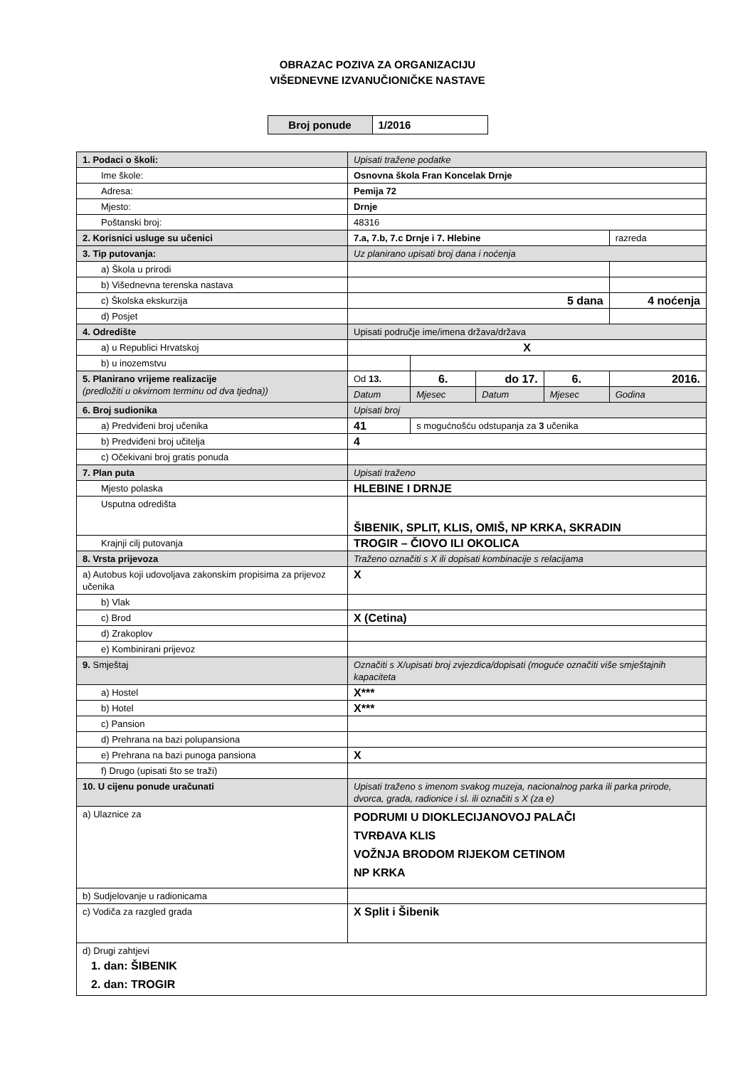OBRAZAC POZIVA ZA ORGANIZACIJU
VIŠEDNEVNE IZVANUČIONIČKE NASTAVE
| Broj ponude | 1/2016 |
| 1. Podaci o školi: | Upisati tražene podatke | | | | |
| Ime škole: | Osnovna škola Fran Koncelak Drnje | | | | |
| Adresa: | Pemija 72 | | | | |
| Mjesto: | Drnje | | | | |
| Poštanski broj: | 48316 | | | | |
| 2. Korisnici usluge su učenici | 7.a, 7.b, 7.c Drnje i 7. Hlebine | | | | razreda |
| 3. Tip putovanja: | Uz planirano upisati broj dana i noćenja | | | | |
| a) Škola u prirodi | | | | | |
| b) Višednevna terenska nastava | | | | | |
| c) Školska ekskurzija | 5 dana | | | | 4 noćenja |
| d) Posjet | | | | | |
| 4. Odredište | Upisati područje ime/imena država/država | | | | |
| a) u Republici Hrvatskoj | X | | | | |
| b) u inozemstvu | | | | | |
| 5. Planirano vrijeme realizacije (predložiti u okvirnom terminu od dva tjedna)) | Od 13. | 6. | do 17. | 6. | 2016. |
| | Datum | Mjesec | Datum | Mjesec | Godina |
| 6. Broj sudionika | Upisati broj | | | | |
| a) Predviđeni broj učenika | 41 | s mogućnošću odstupanja za 3 učenika | | | |
| b) Predviđeni broj učitelja | 4 | | | | |
| c) Očekivani broj gratis ponuda | | | | | |
| 7. Plan puta | Upisati traženo | | | | |
| Mjesto polaska | HLEBINE I DRNJE | | | | |
| Usputna odredišta | ŠIBENIK, SPLIT, KLIS, OMIŠ, NP KRKA, SKRADIN | | | | |
| Krajnji cilj putovanja | TROGIR – ČIOVO ILI OKOLICA | | | | |
| 8. Vrsta prijevoza | Traženo označiti s X ili dopisati kombinacije s relacijama | | | | |
| a) Autobus koji udovoljava zakonskim propisima za prijevoz učenika | X | | | | |
| b) Vlak | | | | | |
| c) Brod | X (Cetina) | | | | |
| d) Zrakoplov | | | | | |
| e) Kombinirani prijevoz | | | | | |
| 9. Smještaj | Označiti s X/upisati broj zvjezdica/dopisati (moguće označiti više smještajnih kapaciteta | | | | |
| a) Hostel | X*** | | | | |
| b) Hotel | X*** | | | | |
| c) Pansion | | | | | |
| d) Prehrana na bazi polupansiona | | | | | |
| e) Prehrana na bazi punoga pansiona | X | | | | |
| f) Drugo (upisati što se traži) | | | | | |
| 10. U cijenu ponude uračunati | Upisati traženo s imenom svakog muzeja, nacionalnog parka ili parka prirode, dvorca, grada, radionice i sl. ili označiti s X (za e) | | | | |
| a) Ulaznice za | PODRUMI U DIOKLECIJANOVOJ PALAČI TVRĐAVA KLIS VOŽNJA BRODOM RIJEKOM CETINOM NP KRKA | | | | |
| b) Sudjelovanje u radionicama | | | | | |
| c) Vodiča za razgled grada | X Split i Šibenik | | | | |
| d) Drugi zahtjevi 1. dan: ŠIBENIK 2. dan: TROGIR | | | | | |